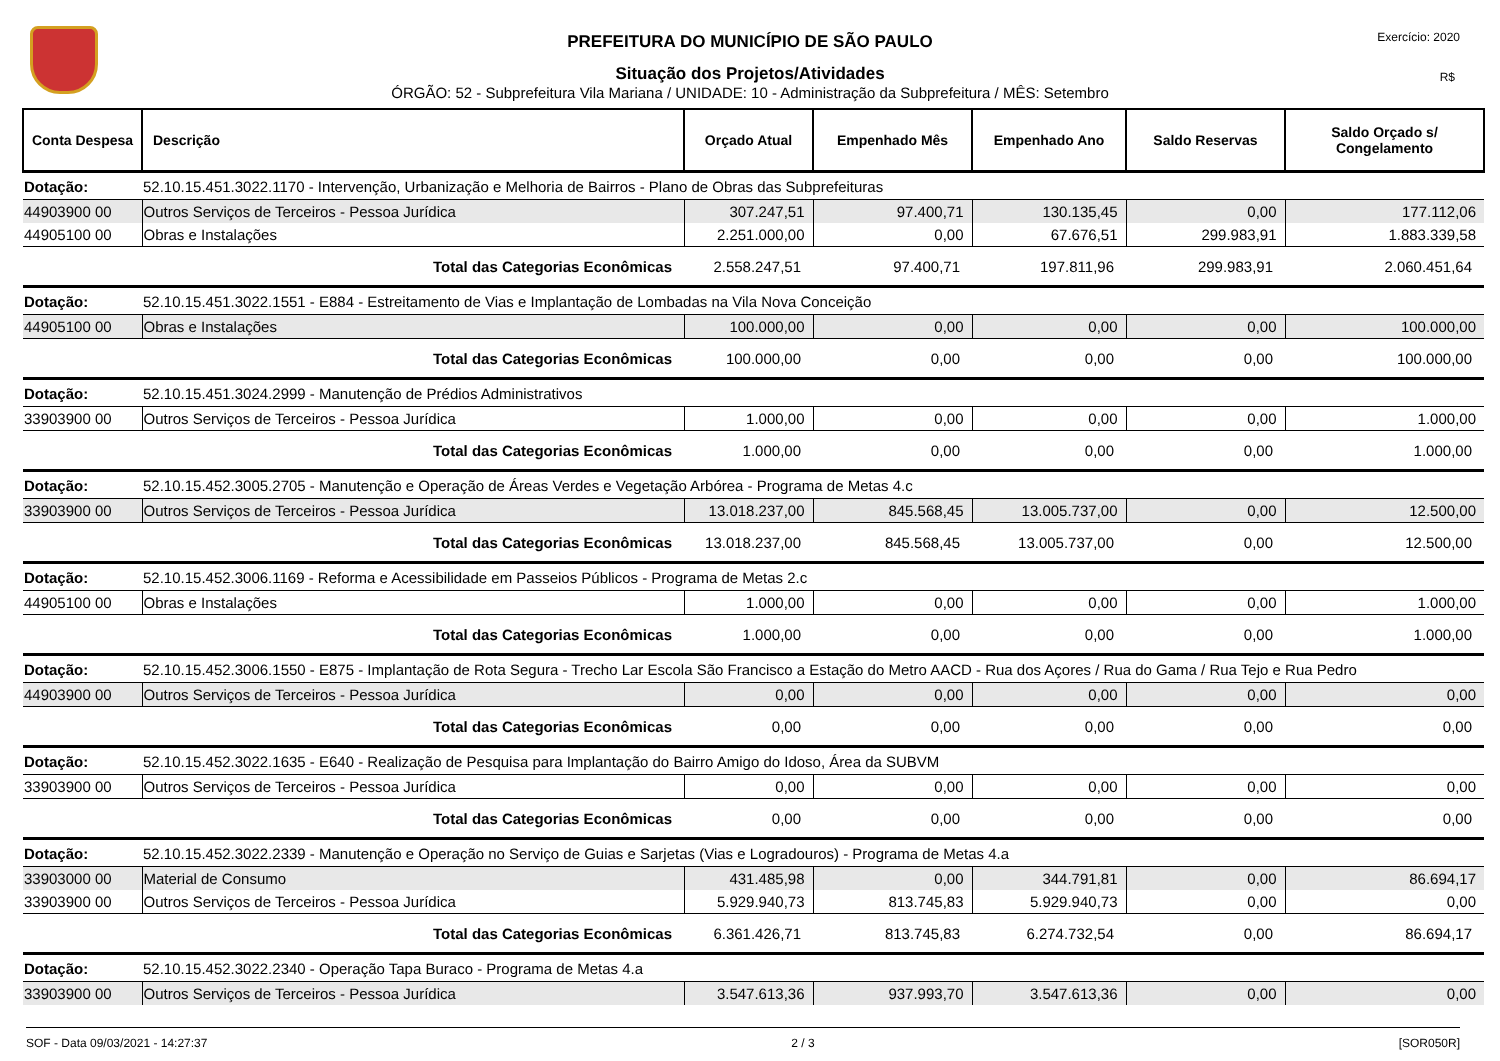PREFEITURA DO MUNICÍPIO DE SÃO PAULO
Situação dos Projetos/Atividades
ÓRGÃO: 52 - Subprefeitura Vila Mariana / UNIDADE: 10 - Administração da Subprefeitura / MÊS: Setembro
Exercício: 2020
R$
| Conta Despesa | Descrição | Orçado Atual | Empenhado Mês | Empenhado Ano | Saldo Reservas | Saldo Orçado s/ Congelamento |
| --- | --- | --- | --- | --- | --- | --- |
| Dotação: | 52.10.15.451.3022.1170 - Intervenção, Urbanização e Melhoria de Bairros - Plano de Obras das Subprefeituras | | | | | |
| 44903900 00 | Outros Serviços de Terceiros - Pessoa Jurídica | 307.247,51 | 97.400,71 | 130.135,45 | 0,00 | 177.112,06 |
| 44905100 00 | Obras e Instalações | 2.251.000,00 | 0,00 | 67.676,51 | 299.983,91 | 1.883.339,58 |
| | Total das Categorias Econômicas | 2.558.247,51 | 97.400,71 | 197.811,96 | 299.983,91 | 2.060.451,64 |
| Dotação: | 52.10.15.451.3022.1551 - E884 - Estreitamento de Vias e Implantação de Lombadas na Vila Nova Conceição | | | | | |
| 44905100 00 | Obras e Instalações | 100.000,00 | 0,00 | 0,00 | 0,00 | 100.000,00 |
| | Total das Categorias Econômicas | 100.000,00 | 0,00 | 0,00 | 0,00 | 100.000,00 |
| Dotação: | 52.10.15.451.3024.2999 - Manutenção de Prédios Administrativos | | | | | |
| 33903900 00 | Outros Serviços de Terceiros - Pessoa Jurídica | 1.000,00 | 0,00 | 0,00 | 0,00 | 1.000,00 |
| | Total das Categorias Econômicas | 1.000,00 | 0,00 | 0,00 | 0,00 | 1.000,00 |
| Dotação: | 52.10.15.452.3005.2705 - Manutenção e Operação de Áreas Verdes e Vegetação Arbórea - Programa de Metas 4.c | | | | | |
| 33903900 00 | Outros Serviços de Terceiros - Pessoa Jurídica | 13.018.237,00 | 845.568,45 | 13.005.737,00 | 0,00 | 12.500,00 |
| | Total das Categorias Econômicas | 13.018.237,00 | 845.568,45 | 13.005.737,00 | 0,00 | 12.500,00 |
| Dotação: | 52.10.15.452.3006.1169 - Reforma e Acessibilidade em Passeios Públicos - Programa de Metas 2.c | | | | | |
| 44905100 00 | Obras e Instalações | 1.000,00 | 0,00 | 0,00 | 0,00 | 1.000,00 |
| | Total das Categorias Econômicas | 1.000,00 | 0,00 | 0,00 | 0,00 | 1.000,00 |
| Dotação: | 52.10.15.452.3006.1550 - E875 - Implantação de Rota Segura - Trecho Lar Escola São Francisco a Estação do Metro AACD - Rua dos Açores / Rua do Gama / Rua Tejo e Rua Pedro | | | | | |
| 44903900 00 | Outros Serviços de Terceiros - Pessoa Jurídica | 0,00 | 0,00 | 0,00 | 0,00 | 0,00 |
| | Total das Categorias Econômicas | 0,00 | 0,00 | 0,00 | 0,00 | 0,00 |
| Dotação: | 52.10.15.452.3022.1635 - E640 - Realização de Pesquisa para Implantação do Bairro Amigo do Idoso, Área da SUBVM | | | | | |
| 33903900 00 | Outros Serviços de Terceiros - Pessoa Jurídica | 0,00 | 0,00 | 0,00 | 0,00 | 0,00 |
| | Total das Categorias Econômicas | 0,00 | 0,00 | 0,00 | 0,00 | 0,00 |
| Dotação: | 52.10.15.452.3022.2339 - Manutenção e Operação no Serviço de Guias e Sarjetas (Vias e Logradouros) - Programa de Metas 4.a | | | | | |
| 33903000 00 | Material de Consumo | 431.485,98 | 0,00 | 344.791,81 | 0,00 | 86.694,17 |
| 33903900 00 | Outros Serviços de Terceiros - Pessoa Jurídica | 5.929.940,73 | 813.745,83 | 5.929.940,73 | 0,00 | 0,00 |
| | Total das Categorias Econômicas | 6.361.426,71 | 813.745,83 | 6.274.732,54 | 0,00 | 86.694,17 |
| Dotação: | 52.10.15.452.3022.2340 - Operação Tapa Buraco - Programa de Metas 4.a | | | | | |
| 33903900 00 | Outros Serviços de Terceiros - Pessoa Jurídica | 3.547.613,36 | 937.993,70 | 3.547.613,36 | 0,00 | 0,00 |
SOF - Data 09/03/2021 - 14:27:37 2 / 3 [SOR050R]